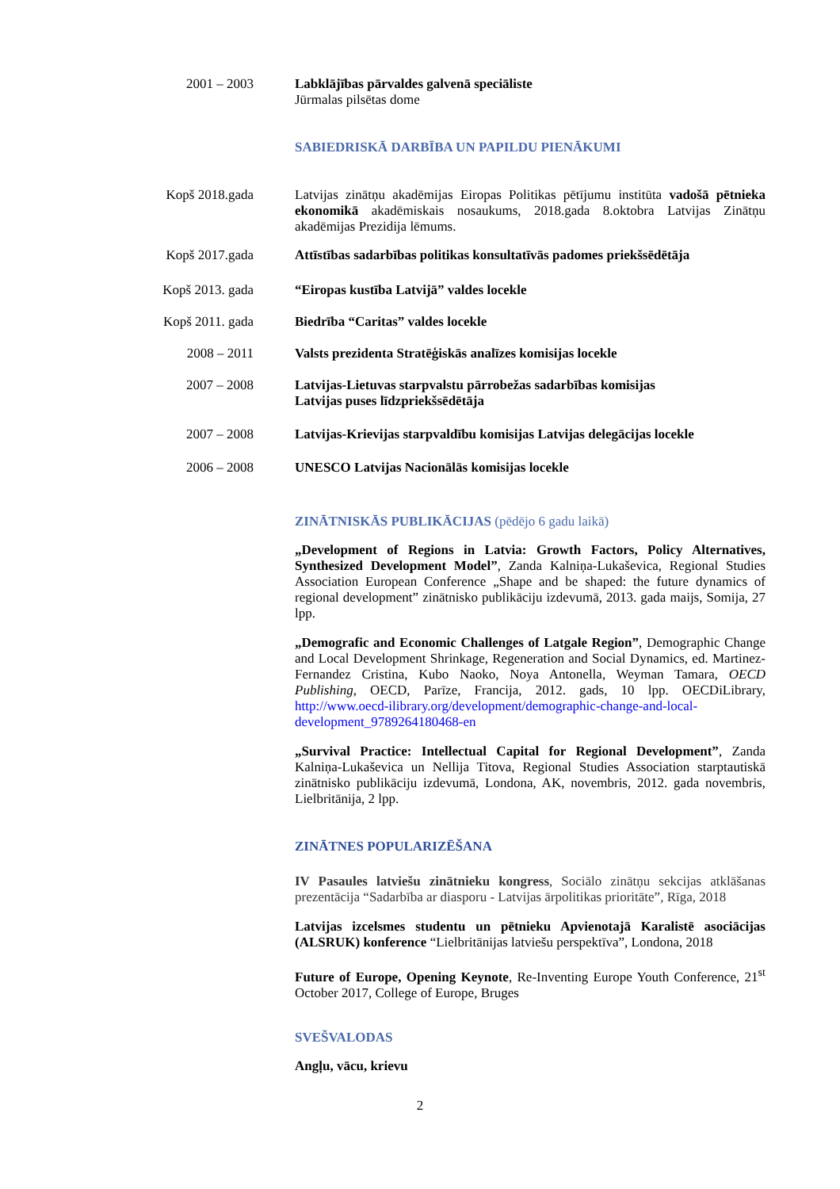2001 – 2003 Labklājības pārvaldes galvenā speciāliste
Jūrmalas pilsētas dome
SABIEDRISKĀ DARBĪBA UN PAPILDU PIENĀKUMI
Kopš 2018.gada
Latvijas zinātņu akadēmijas Eiropas Politikas pētījumu institūta vadošā pētnieka ekonomikā akadēmiskais nosaukums, 2018.gada 8.oktobra Latvijas Zinātņu akadēmijas Prezidija lēmums.
Kopš 2017.gada
Attīstības sadarbības politikas konsultatīvās padomes priekšsēdētāja
Kopš 2013. gada
“Eiropas kustība Latvijā” valdes locekle
Kopš 2011. gada
Biedrība “Caritas” valdes locekle
2008 – 2011 Valsts prezidenta Stratēģiskās analīzes komisijas locekle
2007 – 2008 Latvijas-Lietuvas starpvalstu pārrobežas sadarbības komisijas
Latvijas puses līdzpriekšsēdētāja
2007 – 2008 Latvijas-Krievijas starpvaldību komisijas Latvijas delegācijas locekle
2006 – 2008 UNESCO Latvijas Nacionālās komisijas locekle
ZINĀTNISKĀS PUBLIKĀCIJAS (pēdējo 6 gadu laikā)
„Development of Regions in Latvia: Growth Factors, Policy Alternatives, Synthesized Development Model”, Zanda Kalniņa-Lukaševica, Regional Studies Association European Conference „Shape and be shaped: the future dynamics of regional development” zinātnisko publikāciju izdevumā, 2013. gada maijs, Somija, 27 lpp.
„Demografic and Economic Challenges of Latgale Region”, Demographic Change and Local Development Shrinkage, Regeneration and Social Dynamics, ed. Martinez-Fernandez Cristina, Kubo Naoko, Noya Antonella, Weyman Tamara, OECD Publishing, OECD, Parīze, Francija, 2012. gads, 10 lpp. OECDiLibrary, http://www.oecd-ilibrary.org/development/demographic-change-and-local-development_9789264180468-en
„Survival Practice: Intellectual Capital for Regional Development”, Zanda Kalniņa-Lukaševica un Nellija Titova, Regional Studies Association starptautiskā zinātnisko publikāciju izdevumā, Londona, AK, novembris, 2012. gada novembris, Lielbritānija, 2 lpp.
ZINĀTNES POPULARIZĒŠANA
IV Pasaules latviešu zinātnieku kongress, Sociālo zinātņu sekcijas atklāšanas prezentācija “Sadarbība ar diasporu - Latvijas ārpolitikas prioritāte”, Rīga, 2018
Latvijas izcelsmes studentu un pētnieku Apvienotajā Karalistē asociācijas (ALSRUK) konference “Lielbritānijas latviešu perspektīva”, Londona, 2018
Future of Europe, Opening Keynote, Re-Inventing Europe Youth Conference, 21<sup>st</sup> October 2017, College of Europe, Bruges
SVEŠVALODAS
Angļu, vācu, krievu
2